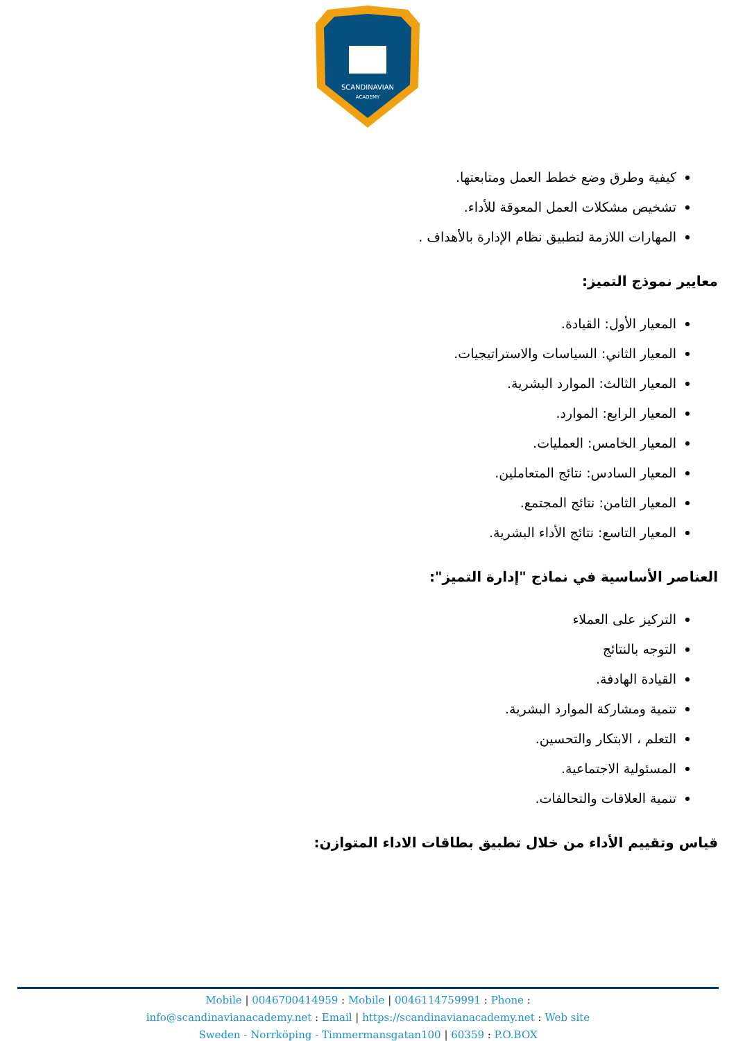SCANDINAVIAN
ACADEMY
كيفية وطرق وضع خطط العمل ومتابعتها.
تشخيص مشكلات العمل المعوقة للأداء.
المهارات اللازمة لتطبيق نظام الإدارة بالأهداف .
معايير نموذج التميز:
المعيار الأول: القيادة.
المعيار الثاني: السياسات والاستراتيجيات.
المعيار الثالث: الموارد البشرية.
المعيار الرابع: الموارد.
المعيار الخامس: العمليات.
المعيار السادس: نتائج المتعاملين.
المعيار الثامن: نتائج المجتمع.
المعيار التاسع: نتائج الأداء البشرية.
العناصر الأساسية في نماذج "إدارة التميز":
التركيز على العملاء
التوجه بالنتائج
القيادة الهادفة.
تنمية ومشاركة الموارد البشرية.
التعلم ، الابتكار والتحسين.
المسئولية الاجتماعية.
تنمية العلاقات والتحالفات.
قياس وتقييم الأداء من خلال تطبيق بطاقات الاداء المتوازن:
Mobile | 0046700414959 : Mobile | 0046114759991 : Phone :
info@scandinavianacademy.net : Email | https://scandinavianacademy.net : Web site
Sweden - Norrköping - Timmermansgatan100 | 60359 : P.O.BOX